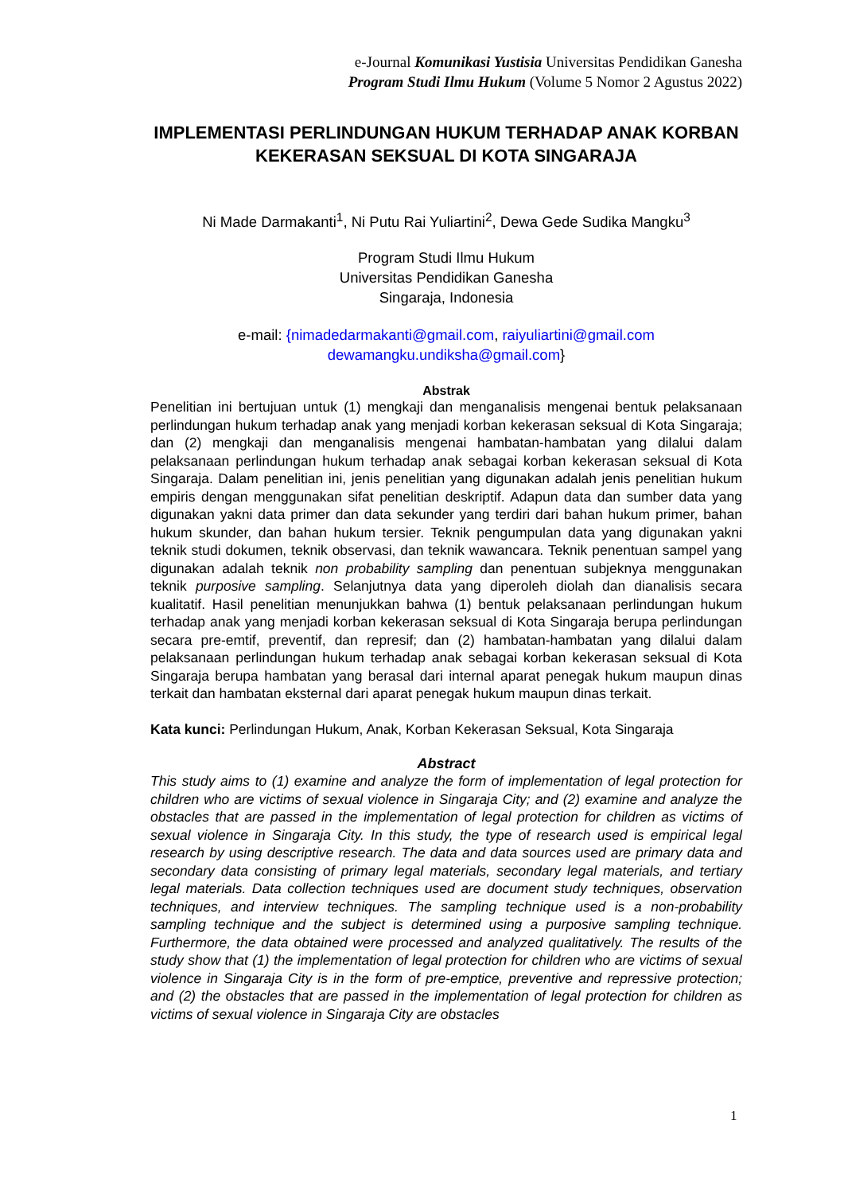e-Journal Komunikasi Yustisia Universitas Pendidikan Ganesha
Program Studi Ilmu Hukum (Volume 5 Nomor 2 Agustus 2022)
IMPLEMENTASI PERLINDUNGAN HUKUM TERHADAP ANAK KORBAN KEKERASAN SEKSUAL DI KOTA SINGARAJA
Ni Made Darmakanti<sup>1</sup>, Ni Putu Rai Yuliartini<sup>2</sup>, Dewa Gede Sudika Mangku<sup>3</sup>
Program Studi Ilmu Hukum
Universitas Pendidikan Ganesha
Singaraja, Indonesia
e-mail: {nimadedarmakanti@gmail.com, raiyuliartini@gmail.com
dewamangku.undiksha@gmail.com}
Abstrak
Penelitian ini bertujuan untuk (1) mengkaji dan menganalisis mengenai bentuk pelaksanaan perlindungan hukum terhadap anak yang menjadi korban kekerasan seksual di Kota Singaraja; dan (2) mengkaji dan menganalisis mengenai hambatan-hambatan yang dilalui dalam pelaksanaan perlindungan hukum terhadap anak sebagai korban kekerasan seksual di Kota Singaraja. Dalam penelitian ini, jenis penelitian yang digunakan adalah jenis penelitian hukum empiris dengan menggunakan sifat penelitian deskriptif. Adapun data dan sumber data yang digunakan yakni data primer dan data sekunder yang terdiri dari bahan hukum primer, bahan hukum skunder, dan bahan hukum tersier. Teknik pengumpulan data yang digunakan yakni teknik studi dokumen, teknik observasi, dan teknik wawancara. Teknik penentuan sampel yang digunakan adalah teknik non probability sampling dan penentuan subjeknya menggunakan teknik purposive sampling. Selanjutnya data yang diperoleh diolah dan dianalisis secara kualitatif. Hasil penelitian menunjukkan bahwa (1) bentuk pelaksanaan perlindungan hukum terhadap anak yang menjadi korban kekerasan seksual di Kota Singaraja berupa perlindungan secara pre-emtif, preventif, dan represif; dan (2) hambatan-hambatan yang dilalui dalam pelaksanaan perlindungan hukum terhadap anak sebagai korban kekerasan seksual di Kota Singaraja berupa hambatan yang berasal dari internal aparat penegak hukum maupun dinas terkait dan hambatan eksternal dari aparat penegak hukum maupun dinas terkait.
Kata kunci: Perlindungan Hukum, Anak, Korban Kekerasan Seksual, Kota Singaraja
Abstract
This study aims to (1) examine and analyze the form of implementation of legal protection for children who are victims of sexual violence in Singaraja City; and (2) examine and analyze the obstacles that are passed in the implementation of legal protection for children as victims of sexual violence in Singaraja City. In this study, the type of research used is empirical legal research by using descriptive research. The data and data sources used are primary data and secondary data consisting of primary legal materials, secondary legal materials, and tertiary legal materials. Data collection techniques used are document study techniques, observation techniques, and interview techniques. The sampling technique used is a non-probability sampling technique and the subject is determined using a purposive sampling technique. Furthermore, the data obtained were processed and analyzed qualitatively. The results of the study show that (1) the implementation of legal protection for children who are victims of sexual violence in Singaraja City is in the form of pre-emptice, preventive and repressive protection; and (2) the obstacles that are passed in the implementation of legal protection for children as victims of sexual violence in Singaraja City are obstacles
1